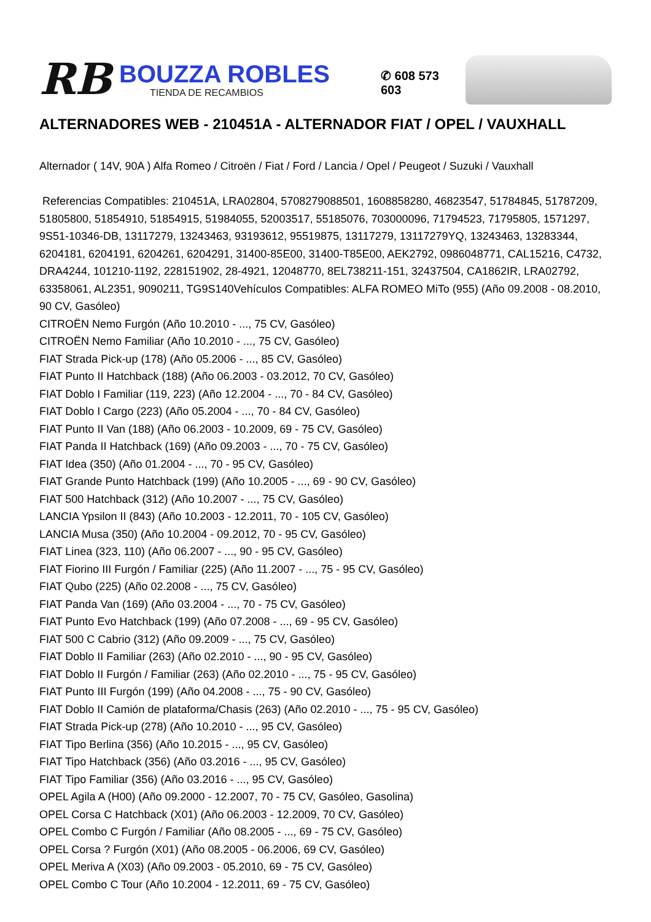RB
BOUZZA ROBLES
TIENDA DE RECAMBIOS
✆ 608 573 603
ALTERNADORES WEB - 210451A - ALTERNADOR FIAT / OPEL / VAUXHALL
Alternador ( 14V, 90A ) Alfa Romeo / Citroën / Fiat / Ford / Lancia / Opel / Peugeot / Suzuki / Vauxhall
Referencias Compatibles: 210451A, LRA02804, 5708279088501, 1608858280, 46823547, 51784845, 51787209, 51805800, 51854910, 51854915, 51984055, 52003517, 55185076, 703000096, 71794523, 71795805, 1571297, 9S51-10346-DB, 13117279, 13243463, 93193612, 95519875, 13117279, 13117279YQ, 13243463, 13283344, 6204181, 6204191, 6204261, 6204291, 31400-85E00, 31400-T85E00, AEK2792, 0986048771, CAL15216, C4732, DRA4244, 101210-1192, 228151902, 28-4921, 12048770, 8EL738211-151, 32437504, CA1862IR, LRA02792, 63358061, AL2351, 9090211, TG9S140Vehículos Compatibles: ALFA ROMEO MiTo (955) (Año 09.2008 - 08.2010, 90 CV, Gasóleo)
CITROËN Nemo Furgón (Año 10.2010 - ..., 75 CV, Gasóleo)
CITROËN Nemo Familiar (Año 10.2010 - ..., 75 CV, Gasóleo)
FIAT Strada Pick-up (178) (Año 05.2006 - ..., 85 CV, Gasóleo)
FIAT Punto II Hatchback (188) (Año 06.2003 - 03.2012, 70 CV, Gasóleo)
FIAT Doblo I Familiar (119, 223) (Año 12.2004 - ..., 70 - 84 CV, Gasóleo)
FIAT Doblo I Cargo (223) (Año 05.2004 - ..., 70 - 84 CV, Gasóleo)
FIAT Punto II Van (188) (Año 06.2003 - 10.2009, 69 - 75 CV, Gasóleo)
FIAT Panda II Hatchback (169) (Año 09.2003 - ..., 70 - 75 CV, Gasóleo)
FIAT Idea (350) (Año 01.2004 - ..., 70 - 95 CV, Gasóleo)
FIAT Grande Punto Hatchback (199) (Año 10.2005 - ..., 69 - 90 CV, Gasóleo)
FIAT 500 Hatchback (312) (Año 10.2007 - ..., 75 CV, Gasóleo)
LANCIA Ypsilon II (843) (Año 10.2003 - 12.2011, 70 - 105 CV, Gasóleo)
LANCIA Musa (350) (Año 10.2004 - 09.2012, 70 - 95 CV, Gasóleo)
FIAT Linea (323, 110) (Año 06.2007 - ..., 90 - 95 CV, Gasóleo)
FIAT Fiorino III Furgón / Familiar (225) (Año 11.2007 - ..., 75 - 95 CV, Gasóleo)
FIAT Qubo (225) (Año 02.2008 - ..., 75 CV, Gasóleo)
FIAT Panda Van (169) (Año 03.2004 - ..., 70 - 75 CV, Gasóleo)
FIAT Punto Evo Hatchback (199) (Año 07.2008 - ..., 69 - 95 CV, Gasóleo)
FIAT 500 C Cabrio (312) (Año 09.2009 - ..., 75 CV, Gasóleo)
FIAT Doblo II Familiar (263) (Año 02.2010 - ..., 90 - 95 CV, Gasóleo)
FIAT Doblo II Furgón / Familiar (263) (Año 02.2010 - ..., 75 - 95 CV, Gasóleo)
FIAT Punto III Furgón (199) (Año 04.2008 - ..., 75 - 90 CV, Gasóleo)
FIAT Doblo II Camión de plataforma/Chasis (263) (Año 02.2010 - ..., 75 - 95 CV, Gasóleo)
FIAT Strada Pick-up (278) (Año 10.2010 - ..., 95 CV, Gasóleo)
FIAT Tipo Berlina (356) (Año 10.2015 - ..., 95 CV, Gasóleo)
FIAT Tipo Hatchback (356) (Año 03.2016 - ..., 95 CV, Gasóleo)
FIAT Tipo Familiar (356) (Año 03.2016 - ..., 95 CV, Gasóleo)
OPEL Agila A (H00) (Año 09.2000 - 12.2007, 70 - 75 CV, Gasóleo, Gasolina)
OPEL Corsa C Hatchback (X01) (Año 06.2003 - 12.2009, 70 CV, Gasóleo)
OPEL Combo C Furgón / Familiar (Año 08.2005 - ..., 69 - 75 CV, Gasóleo)
OPEL Corsa ? Furgón (X01) (Año 08.2005 - 06.2006, 69 CV, Gasóleo)
OPEL Meriva A (X03) (Año 09.2003 - 05.2010, 69 - 75 CV, Gasóleo)
OPEL Combo C Tour (Año 10.2004 - 12.2011, 69 - 75 CV, Gasóleo)